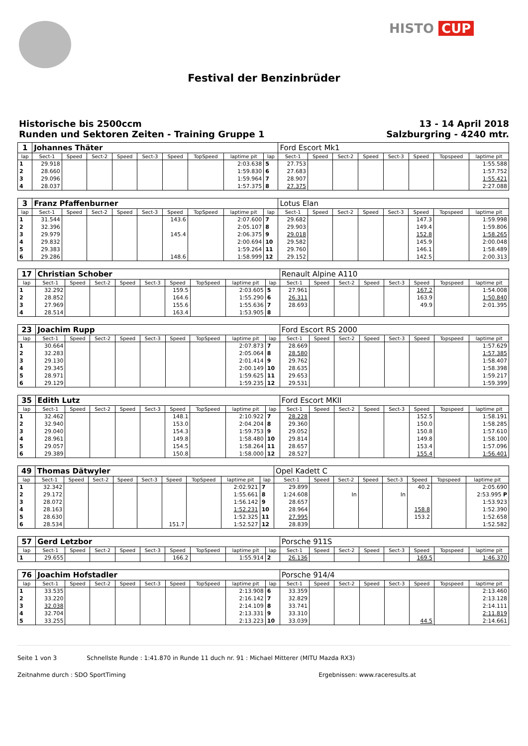HISTO CUP
Festival der Benzinbrüder
Historische bis 2500ccm
Runden und Sektoren Zeiten - Training Gruppe 1
13 - 14 April 2018
Salzburgring - 4240 mtr.
| 1 | Johannes Thäter | | | | | | | | | Ford Escort Mk1 | | | | | | | |
| lap | Sect-1 | Speed | Sect-2 | Speed | Sect-3 | Speed | TopSpeed | laptime pit | lap | Sect-1 | Speed | Sect-2 | Speed | Sect-3 | Speed | Topspeed | laptime pit |
| 1 | 29.918 | | | | | | | 2:03.638 | 5 | 27.753 | | | | | | | 1:55.588 |
| 2 | 28.660 | | | | | | | 1:59.830 | 6 | 27.683 | | | | | | | 1:57.752 |
| 3 | 29.096 | | | | | | | 1:59.964 | 7 | 28.907 | | | | | | | 1:55.421 |
| 4 | 28.037 | | | | | | | 1:57.375 | 8 | 27.375 | | | | | | | 2:27.088 |
| 3 | Franz Pfaffenburner | | | | | | | | | Lotus Elan | | | | | | | |
| lap | Sect-1 | Speed | Sect-2 | Speed | Sect-3 | Speed | TopSpeed | laptime pit | lap | Sect-1 | Speed | Sect-2 | Speed | Sect-3 | Speed | Topspeed | laptime pit |
| 1 | 31.544 | | | | | 143.6 | | 2:07.600 | 7 | 29.682 | | | | | 147.3 | | 1:59.998 |
| 2 | 32.396 | | | | | | | 2:05.107 | 8 | 29.903 | | | | | 149.4 | | 1:59.806 |
| 3 | 29.979 | | | | | 145.4 | | 2:06.375 | 9 | 29.018 | | | | | 152.8 | | 1:58.265 |
| 4 | 29.832 | | | | | | | 2:00.694 | 10 | 29.582 | | | | | 145.9 | | 2:00.048 |
| 5 | 29.383 | | | | | | | 1:59.264 | 11 | 29.760 | | | | | 146.1 | | 1:58.489 |
| 6 | 29.286 | | | | | 148.6 | | 1:58.999 | 12 | 29.152 | | | | | 142.5 | | 2:00.313 |
| 17 | Christian Schober | | | | | | | | | Renault Alpine A110 | | | | | | | |
| lap | Sect-1 | Speed | Sect-2 | Speed | Sect-3 | Speed | TopSpeed | laptime pit | lap | Sect-1 | Speed | Sect-2 | Speed | Sect-3 | Speed | Topspeed | laptime pit |
| 1 | 32.292 | | | | | 159.5 | | 2:03.605 | 5 | 27.961 | | | | | 167.2 | | 1:54.008 |
| 2 | 28.852 | | | | | 164.6 | | 1:55.290 | 6 | 26.311 | | | | | 163.9 | | 1:50.840 |
| 3 | 27.969 | | | | | 155.6 | | 1:55.636 | 7 | 28.693 | | | | | 49.9 | | 2:01.395 |
| 4 | 28.514 | | | | | 163.4 | | 1:53.905 | 8 | | | | | | | | |
| 23 | Joachim Rupp | | | | | | | | | Ford Escort RS 2000 | | | | | | | |
| lap | Sect-1 | Speed | Sect-2 | Speed | Sect-3 | Speed | TopSpeed | laptime pit | lap | Sect-1 | Speed | Sect-2 | Speed | Sect-3 | Speed | Topspeed | laptime pit |
| 1 | 30.664 | | | | | | | 2:07.873 | 7 | 28.669 | | | | | | | 1:57.629 |
| 2 | 32.283 | | | | | | | 2:05.064 | 8 | 28.580 | | | | | | | 1:57.385 |
| 3 | 29.130 | | | | | | | 2:01.414 | 9 | 29.762 | | | | | | | 1:58.407 |
| 4 | 29.345 | | | | | | | 2:00.149 | 10 | 28.635 | | | | | | | 1:58.398 |
| 5 | 28.971 | | | | | | | 1:59.625 | 11 | 29.653 | | | | | | | 1:59.217 |
| 6 | 29.129 | | | | | | | 1:59.235 | 12 | 29.531 | | | | | | | 1:59.399 |
| 35 | Edith Lutz | | | | | | | | | Ford Escort MKII | | | | | | | |
| lap | Sect-1 | Speed | Sect-2 | Speed | Sect-3 | Speed | TopSpeed | laptime pit | lap | Sect-1 | Speed | Sect-2 | Speed | Sect-3 | Speed | Topspeed | laptime pit |
| 1 | 32.462 | | | | | 148.1 | | 2:10.922 | 7 | 28.228 | | | | | 152.5 | | 1:58.191 |
| 2 | 32.940 | | | | | 153.0 | | 2:04.204 | 8 | 29.360 | | | | | 150.0 | | 1:58.285 |
| 3 | 29.040 | | | | | 154.3 | | 1:59.753 | 9 | 29.052 | | | | | 150.8 | | 1:57.610 |
| 4 | 28.961 | | | | | 149.8 | | 1:58.480 | 10 | 29.814 | | | | | 149.8 | | 1:58.100 |
| 5 | 29.057 | | | | | 154.5 | | 1:58.264 | 11 | 28.657 | | | | | 153.4 | | 1:57.096 |
| 6 | 29.389 | | | | | 150.8 | | 1:58.000 | 12 | 28.527 | | | | | 155.4 | | 1:56.401 |
| 49 | Thomas Dätwyler | | | | | | | | | Opel Kadett C | | | | | | | |
| lap | Sect-1 | Speed | Sect-2 | Speed | Sect-3 | Speed | TopSpeed | laptime pit | lap | Sect-1 | Speed | Sect-2 | Speed | Sect-3 | Speed | Topspeed | laptime pit |
| 1 | 32.342 | | | | | | | 2:02.921 | 7 | 29.899 | | | | | 40.2 | | 2:05.690 |
| 2 | 29.172 | | | | | | | 1:55.661 | 8 | 1:24.608 | | In | | In | | | 2:53.995 P |
| 3 | 28.072 | | | | | | | 1:56.142 | 9 | 28.657 | | | | | | | 1:53.923 |
| 4 | 28.163 | | | | | | | 1:52.231 | 10 | 28.964 | | | | | 158.8 | | 1:52.390 |
| 5 | 28.630 | | | | | | | 1:52.325 | 11 | 27.995 | | | | | 153.2 | | 1:52.658 |
| 6 | 28.534 | | | | | 151.7 | | 1:52.527 | 12 | 28.839 | | | | | | | 1:52.582 |
| 57 | Gerd Letzbor | | | | | | | | | Porsche 911S | | | | | | | |
| lap | Sect-1 | Speed | Sect-2 | Speed | Sect-3 | Speed | TopSpeed | laptime pit | lap | Sect-1 | Speed | Sect-2 | Speed | Sect-3 | Speed | Topspeed | laptime pit |
| 1 | 29.655 | | | | | 166.2 | | 1:55.914 | 2 | 26.136 | | | | | 169.5 | | 1:46.370 |
| 76 | Joachim Hofstadler | | | | | | | | | Porsche 914/4 | | | | | | | |
| lap | Sect-1 | Speed | Sect-2 | Speed | Sect-3 | Speed | TopSpeed | laptime pit | lap | Sect-1 | Speed | Sect-2 | Speed | Sect-3 | Speed | Topspeed | laptime pit |
| 1 | 33.535 | | | | | | | 2:13.908 | 6 | 33.359 | | | | | | | 2:13.460 |
| 2 | 33.220 | | | | | | | 2:16.142 | 7 | 32.829 | | | | | | | 2:13.128 |
| 3 | 32.038 | | | | | | | 2:14.109 | 8 | 33.741 | | | | | | | 2:14.111 |
| 4 | 32.704 | | | | | | | 2:13.331 | 9 | 33.310 | | | | | | | 2:11.819 |
| 5 | 33.255 | | | | | | | 2:13.223 | 10 | 33.039 | | | | | 44.5 | | 2:14.661 |
Seite 1 von 3 Schnellste Runde : 1:41.870 in Runde 11 duch nr. 91 : Michael Mitterer (MITU Mazda RX3)
Zeitnahme durch : SDO SportTiming Ergebnissen: www.raceresults.at